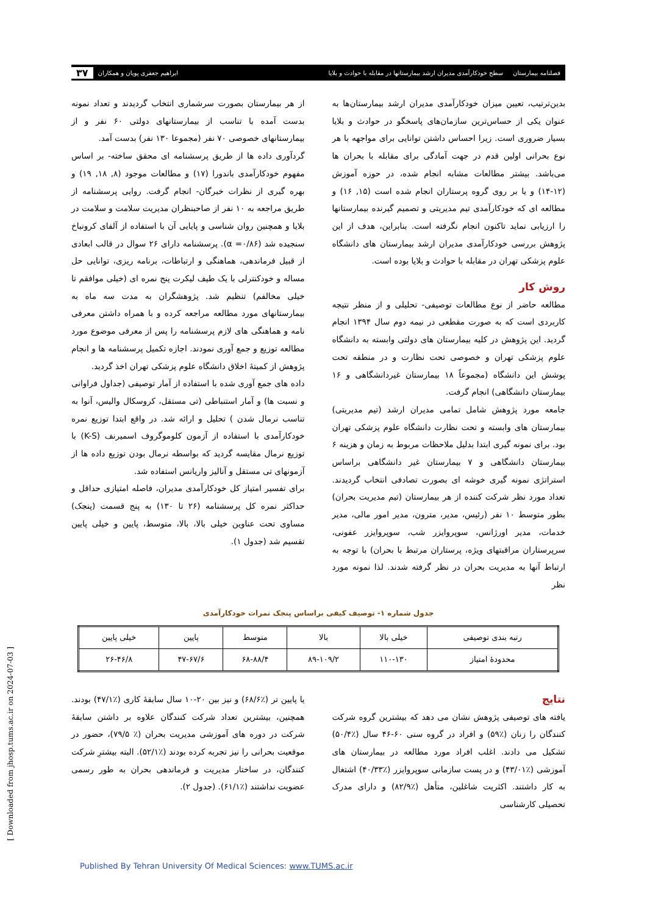فصلنامه بیمارستان
سطح خودکارآمدی مدیران ارشد بیمارستانها در مقابله با حوادث و بلایا
ابراهیم جعفری پویان و همکاران
۳۷
بدین‌ترتیب، تعیین میزان خودکارآمدی مدیران ارشد بیمارستان‌ها به عنوان یکی از حساس‌ترین سازمان‌های پاسخگو در حوادث و بلایا بسیار ضروری است. زیرا احساس داشتن توانایی برای مواجهه با هر نوع بحرانی اولین قدم در جهت آمادگی برای مقابله با بحران ها می‌باشد. بیشتر مطالعات مشابه انجام شده، در حوزه آموزش (۱۲-۱۴) و یا بر روی گروه پرستاران انجام شده است (۱۵, ۱۶) و مطالعه ای که خودکارآمدی تیم مدیریتی و تصمیم گیرنده بیمارستانها را ارزیابی نماید تاکنون انجام نگرفته است. بنابراین، هدف از این پژوهش بررسی خودکارآمدی مدیران ارشد بیمارستان های دانشگاه علوم پزشکی تهران در مقابله با حوادث و بلایا بوده است.
روش کار
مطالعه حاضر از نوع مطالعات توصیفی- تحلیلی و از منظر نتیجه کاربردی است که به صورت مقطعی در نیمه دوم سال ۱۳۹۴ انجام گردید. این پژوهش در کلیه بیمارستان های دولتی وابسته به دانشگاه علوم پزشکی تهران و خصوصی تحت نظارت و در منطقه تحت پوشش این دانشگاه (مجموعاً ۱۸ بیمارستان غیردانشگاهی و ۱۶ بیمارستان دانشگاهی) انجام گرفت.
جامعه مورد پژوهش شامل تمامی مدیران ارشد (تیم مدیریتی) بیمارستان های وابسته و تحت نظارت دانشگاه علوم پزشکی تهران بود. برای نمونه گیری ابتدا بدلیل ملاحظات مربوط به زمان و هزینه ۶ بیمارستان دانشگاهی و ۷ بیمارستان غیر دانشگاهی براساس استراتژی نمونه گیری خوشه ای بصورت تصادفی انتخاب گردیدند. تعداد مورد نظر شرکت کننده از هر بیمارستان (تیم مدیریت بحران) بطور متوسط ۱۰ نفر (رئیس، مدیر، مترون، مدیر امور مالی، مدیر خدمات، مدیر اورژانس، سوپروایزر شب، سوپروایزر عفونی، سرپرستاران مراقبتهای ویژه، پرستاران مرتبط با بحران) با توجه به ارتباط آنها به مدیریت بحران در نظر گرفته شدند. لذا نمونه مورد نظر
از هر بیمارستان بصورت سرشماری انتخاب گردیدند و تعداد نمونه بدست آمده با تناسب از بیمارستانهای دولتی ۶۰ نفر و از بیمارستانهای خصوصی ۷۰ نفر (مجموعا ۱۳۰ نفر) بدست آمد.
گردآوری داده ها از طریق پرسشنامه ای محقق ساخته- بر اساس مفهوم خودکارآمدی باندورا (۱۷) و مطالعات موجود (۸, ۱۸, ۱۹) و بهره گیری از نظرات خبرگان- انجام گرفت. روایی پرسشنامه از طریق مراجعه به ۱۰ نفر از صاحبنظران مدیریت سلامت و سلامت در بلایا و همچنین روان شناسی و پایایی آن با استفاده از آلفای کرونباخ سنجیده شد (α =۰/۸۶). پرسشنامه دارای ۲۶ سوال در قالب ابعادی از قبیل فرماندهی، هماهنگی و ارتباطات، برنامه ریزی، توانایی حل مساله و خودکنترلی با یک طیف لیکرت پنج نمره ای (خیلی موافقم تا خیلی مخالفم) تنظیم شد. پژوهشگران به مدت سه ماه به بیمارستانهای مورد مطالعه مراجعه کرده و با همراه داشتن معرفی نامه و هماهنگی های لازم پرسشنامه را پس از معرفی موضوع مورد مطالعه توزیع و جمع آوری نمودند. اجازه تکمیل پرسشنامه ها و انجام پژوهش از کمیتهٔ اخلاق دانشگاه علوم پزشکی تهران اخذ گردید.
داده های جمع آوری شده با استفاده از آمار توصیفی (جداول فراوانی و نسبت ها) و آمار استنباطی (تی مستقل، کروسکال والیس، آنوا به تناسب نرمال شدن ) تحلیل و ارائه شد. در واقع ابتدا توزیع نمره خودکارآمدی با استفاده از آزمون کلوموگروف اسمیرنف (K-S) با توزیع نرمال مقایسه گردید که بواسطه نرمال بودن توزیع داده ها از آزمونهای تی مستقل و آنالیز واریانس استفاده شد.
برای تفسیر امتیاز کل خودکارآمدی مدیران، فاصله امتیازی حداقل و حداکثر نمره کل پرسشنامه (۲۶ تا ۱۳۰) به پنج قسمت (پنجک) مساوی تحت عناوین خیلی بالا، بالا، متوسط، پایین و خیلی پایین تقسیم شد (جدول ۱).
جدول شماره ۱- توصیف کیفی براساس پنجک نمرات خودکارآمدی
| رتبه بندی توصیفی | خیلی بالا | بالا | متوسط | پایین | خیلی پایین |
| محدودهٔ امتیاز | ۱۱۰-۱۳۰ | ۸۹-۱۰۹/۲ | ۶۸-۸۸/۴ | ۴۷-۶۷/۶ | ۲۶-۴۶/۸ |
نتایج
یافته های توصیفی پژوهش نشان می دهد که بیشترین گروه شرکت کنندگان را زنان (٪۵۹) و افراد در گروه سنی ۶۰-۴۶ سال (٪۵۰/۴) تشکیل می دادند. اغلب افراد مورد مطالعه در بیمارستان های آموزشی (٪۴۳/۰۱) و در پست سازمانی سوپروایزر (٪۴۰/۳۳) اشتغال به کار داشتند. اکثریت شاغلین، متأهل (٪۸۲/۹) و دارای مدرک تحصیلی کارشناسی
یا پایین تر (٪۶۸/۶) و نیز بین ۲۰-۱۰ سال سابقهٔ کاری (٪۴۷/۱) بودند. همچنین، بیشترین تعداد شرکت کنندگان علاوه بر داشتن سابقهٔ شرکت در دوره های آموزشی مدیریت بحران (٪ ۷۹/۵)، حضور در موقعیت بحرانی را نیز تجربه کرده بودند (٪۵۲/۱). البته بیشترِ شرکت کنندگان، در ساختار مدیریت و فرماندهی بحران به طور رسمی عضویت نداشتند (٪۶۱/۱). (جدول ۲).
[ Downloaded from jhosp.tums.ac.ir on 2024-07-03 ]
Published By Tehran University Of Medical Sciences: www.TUMS.ac.ir